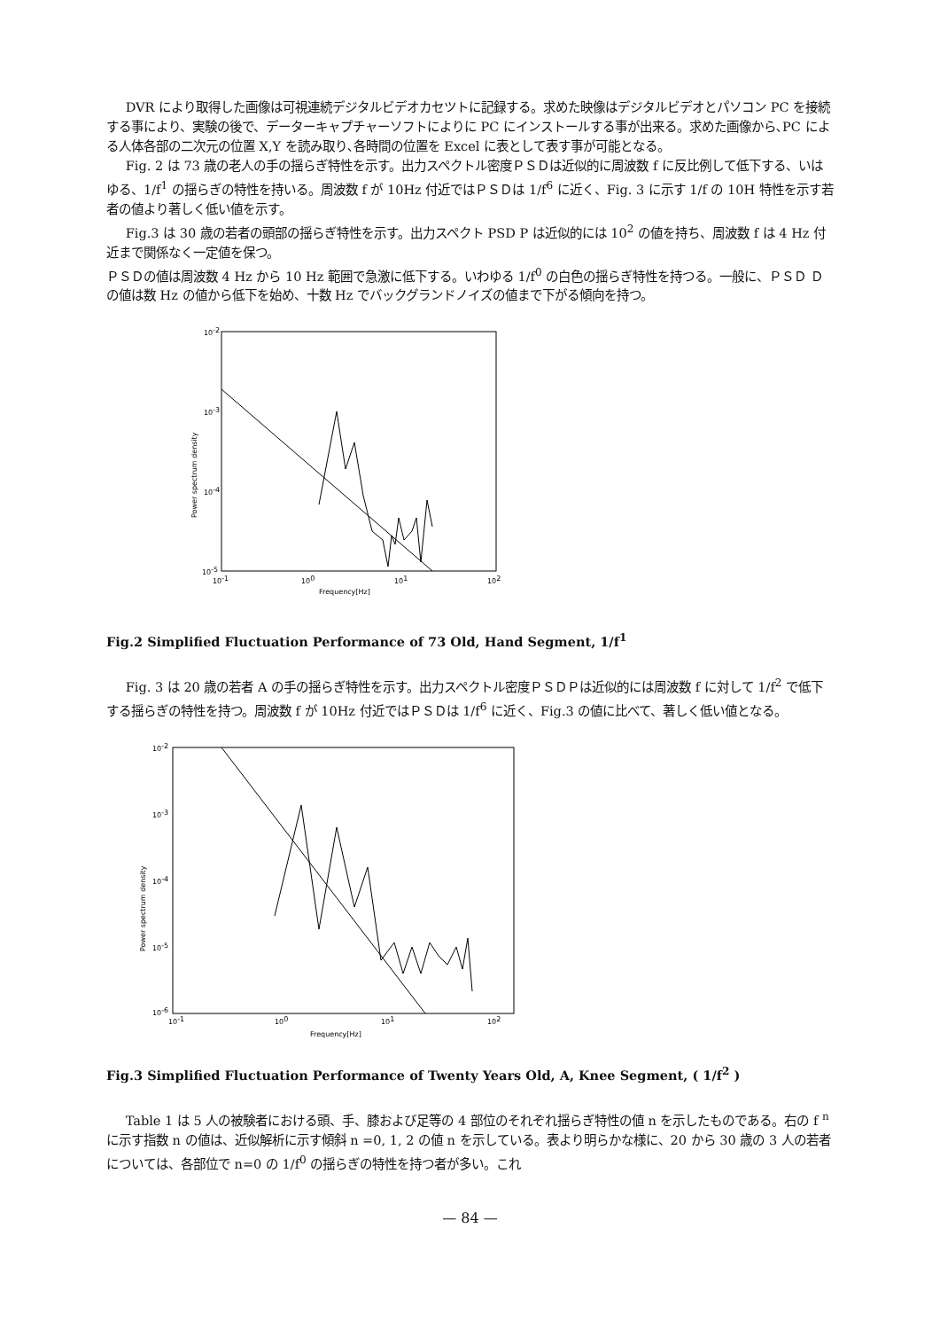DVR により取得した画像は可視連続デジタルビデオカセツトに記録する。求めた映像はデジタルビデオとパソコン PC を接続する事により、実験の後で、データーキャプチャーソフトによりに PC にインストールする事が出来る。求めた画像から､PC による人体各部の二次元の位置 X,Y を読み取り､各時間の位置を Excel に表として表す事が可能となる。
Fig. 2 は 73 歳の老人の手の揺らぎ特性を示す。出力スペクトル密度ＰＳＤは近似的に周波数 f に反比例して低下する、いはゆる、1/f<sup>1</sup> の揺らぎの特性を持いる。周波数 f が 10Hz 付近ではＰＳＤは 1/f<sup>6</sup> に近く、Fig. 3 に示す 1/f の 10H 特性を示す若者の値より著しく低い値を示す。
Fig.3 は 30 歳の若者の頭部の揺らぎ特性を示す。出力スペクト PSD P は近似的には 10<sup>2</sup> の値を持ち、周波数 f は 4 Hz 付近まで関係なく一定値を保つ。
ＰＳＤの値は周波数 4 Hz から 10 Hz 範囲で急激に低下する。いわゆる 1/f<sup>0</sup> の白色の揺らぎ特性を持つる。一般に、ＰＳＤ Ｄの値は数 Hz の値から低下を始め、十数 Hz でバックグランドノイズの値まで下がる傾向を持つ。
10-2
10-3
10-4
10-5
10-1
100
101
102
Frequency[Hz]
Power spectrum density
Fig.2 Simplified Fluctuation Performance of 73 Old, Hand Segment, 1/f<sup>1</sup>
Fig. 3 は 20 歳の若者 A の手の揺らぎ特性を示す。出力スペクトル密度ＰＳＤＰは近似的には周波数 f に対して 1/f<sup>2</sup> で低下する揺らぎの特性を持つ。周波数 f が 10Hz 付近ではＰＳＤは 1/f<sup>6</sup> に近く、Fig.3 の値に比べて、著しく低い値となる。
10-2
10-3
10-4
10-5
10-6
10-1
100
101
102
Frequency[Hz]
Power spectrum density
Fig.3 Simplified Fluctuation Performance of Twenty Years Old, A, Knee Segment, ( 1/f<sup>2</sup> )
Table 1 は 5 人の被験者における頭、手、膝および足等の 4 部位のそれぞれ揺らぎ特性の値 n を示したものである。右の f <sup>n</sup>に示す指数 n の値は、近似解析に示す傾斜 n =0, 1, 2 の値 n を示している。表より明らかな様に、20 から 30 歳の 3 人の若者については、各部位で n=0 の 1/f<sup>0</sup> の揺らぎの特性を持つ者が多い。これ
— 84 —